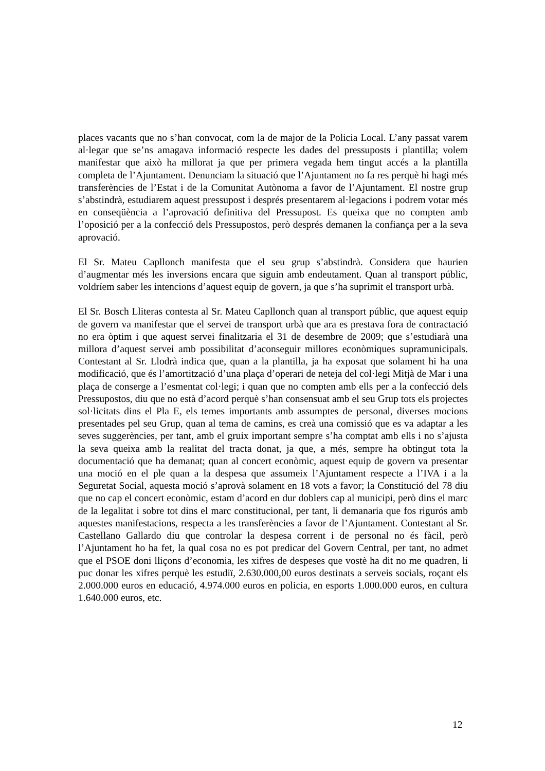places vacants que no s’han convocat, com la de major de la Policia Local. L’any passat varem al·legar que se’ns amagava informació respecte les dades del pressuposts i plantilla; volem manifestar que això ha millorat ja que per primera vegada hem tingut accés a la plantilla completa de l’Ajuntament. Denunciam la situació que l’Ajuntament no fa res perquè hi hagi més transferències de l’Estat i de la Comunitat Autònoma a favor de l’Ajuntament. El nostre grup s’abstindrà, estudiarem aquest pressupost i després presentarem al·legacions i podrem votar més en conseqüència a l’aprovació definitiva del Pressupost. Es queixa que no compten amb l’oposició per a la confecció dels Pressupostos, però després demanen la confiança per a la seva aprovació.
El Sr. Mateu Capllonch manifesta que el seu grup s’abstindrà. Considera que haurien d’augmentar més les inversions encara que siguin amb endeutament. Quan al transport públic, voldríem saber les intencions d’aquest equip de govern, ja que s’ha suprimit el transport urbà.
El Sr. Bosch Lliteras contesta al Sr. Mateu Capllonch quan al transport públic, que aquest equip de govern va manifestar que el servei de transport urbà que ara es prestava fora de contractació no era òptim i que aquest servei finalitzaria el 31 de desembre de 2009; que s’estudiarà una millora d’aquest servei amb possibilitat d’aconseguir millores econòmiques supramunicipals. Contestant al Sr. Llodrà indica que, quan a la plantilla, ja ha exposat que solament hi ha una modificació, que és l’amortització d’una plaça d’operari de neteja del col·legi Mitjà de Mar i una plaça de conserge a l’esmentat col·legi; i quan que no compten amb ells per a la confecció dels Pressupostos, diu que no està d’acord perquè s’han consensuat amb el seu Grup tots els projectes sol·licitats dins el Pla E, els temes importants amb assumptes de personal, diverses mocions presentades pel seu Grup, quan al tema de camins, es creà una comissió que es va adaptar a les seves suggerències, per tant, amb el gruix important sempre s’ha comptat amb ells i no s’ajusta la seva queixa amb la realitat del tracta donat, ja que, a més, sempre ha obtingut tota la documentació que ha demanat; quan al concert econòmic, aquest equip de govern va presentar una moció en el ple quan a la despesa que assumeix l’Ajuntament respecte a l’IVA i a la Seguretat Social, aquesta moció s’aprovà solament en 18 vots a favor; la Constitució del 78 diu que no cap el concert econòmic, estam d’acord en dur doblers cap al municipi, però dins el marc de la legalitat i sobre tot dins el marc constitucional, per tant, li demanaria que fos rigurós amb aquestes manifestacions, respecta a les transferències a favor de l’Ajuntament. Contestant al Sr. Castellano Gallardo diu que controlar la despesa corrent i de personal no és fàcil, però l’Ajuntament ho ha fet, la qual cosa no es pot predicar del Govern Central, per tant, no admet que el PSOE doni lliçons d’economia, les xifres de despeses que vostè ha dit no me quadren, li puc donar les xifres perquè les estudiï, 2.630.000,00 euros destinats a serveis socials, roçant els 2.000.000 euros en educació, 4.974.000 euros en policia, en esports 1.000.000 euros, en cultura 1.640.000 euros, etc.
12